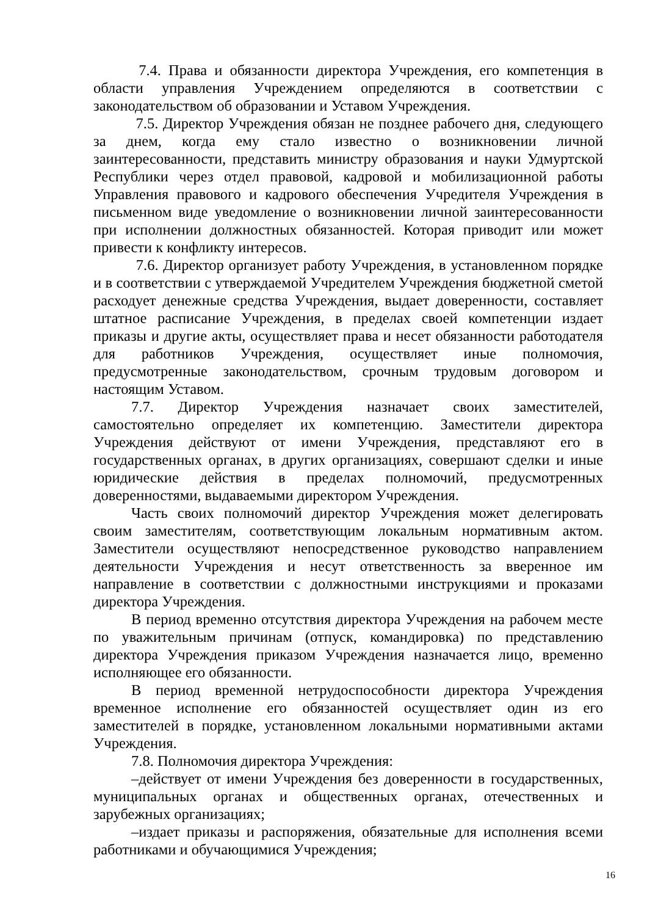7.4. Права и обязанности директора Учреждения, его компетенция в области управления Учреждением определяются в соответствии с законодательством об образовании и Уставом Учреждения.
7.5. Директор Учреждения обязан не позднее рабочего дня, следующего за днем, когда ему стало известно о возникновении личной заинтересованности, представить министру образования и науки Удмуртской Республики через отдел правовой, кадровой и мобилизационной работы Управления правового и кадрового обеспечения Учредителя Учреждения в письменном виде уведомление о возникновении личной заинтересованности при исполнении должностных обязанностей. Которая приводит или может привести к конфликту интересов.
7.6. Директор организует работу Учреждения, в установленном порядке и в соответствии с утверждаемой Учредителем Учреждения бюджетной сметой расходует денежные средства Учреждения, выдает доверенности, составляет штатное расписание Учреждения, в пределах своей компетенции издает приказы и другие акты, осуществляет права и несет обязанности работодателя для работников Учреждения, осуществляет иные полномочия, предусмотренные законодательством, срочным трудовым договором и настоящим Уставом.
7.7. Директор Учреждения назначает своих заместителей, самостоятельно определяет их компетенцию. Заместители директора Учреждения действуют от имени Учреждения, представляют его в государственных органах, в других организациях, совершают сделки и иные юридические действия в пределах полномочий, предусмотренных доверенностями, выдаваемыми директором Учреждения.
Часть своих полномочий директор Учреждения может делегировать своим заместителям, соответствующим локальным нормативным актом. Заместители осуществляют непосредственное руководство направлением деятельности Учреждения и несут ответственность за вверенное им направление в соответствии с должностными инструкциями и проказами директора Учреждения.
В период временно отсутствия директора Учреждения на рабочем месте по уважительным причинам (отпуск, командировка) по представлению директора Учреждения приказом Учреждения назначается лицо, временно исполняющее его обязанности.
В период временной нетрудоспособности директора Учреждения временное исполнение его обязанностей осуществляет один из его заместителей в порядке, установленном локальными нормативными актами Учреждения.
7.8. Полномочия директора Учреждения:
–действует от имени Учреждения без доверенности в государственных, муниципальных органах и общественных органах, отечественных и зарубежных организациях;
–издает приказы и распоряжения, обязательные для исполнения всеми работниками и обучающимися Учреждения;
16